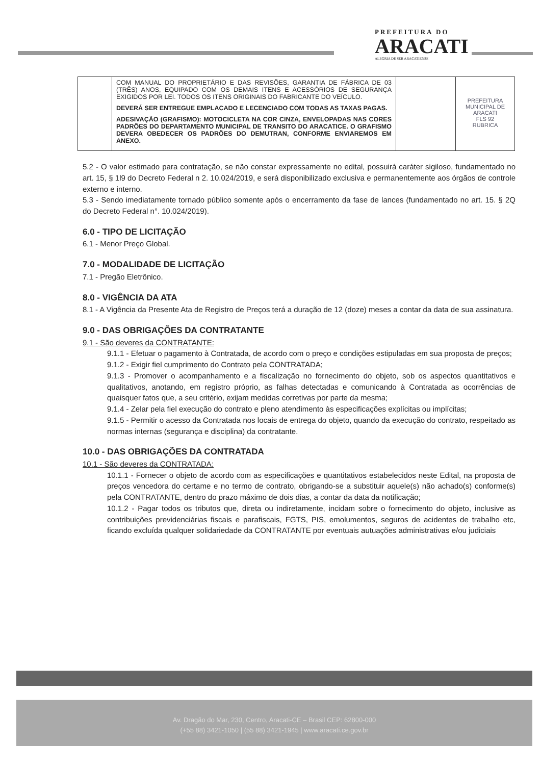PREFEITURA DO
ARACATI
ALEGRIA DE SER ARACATIENSE
| | COM MANUAL DO PROPRIETÁRIO E DAS REVISÕES, GARANTIA DE FÁBRICA DE 03 (TRÊS) ANOS, EQUIPADO COM OS DEMAIS ITENS E ACESSÓRIOS DE SEGURANÇA EXIGIDOS POR LEI. TODOS OS ITENS ORIGINAIS DO FABRICANTE DO VEÍCULO. DEVERÁ SER ENTREGUE EMPLACADO E LECENCIADO COM TODAS AS TAXAS PAGAS. ADESIVAÇÃO (GRAFISMO): MOTOCICLETA NA COR CINZA, ENVELOPADAS NAS CORES PADRÕES DO DEPARTAMENTO MUNICIPAL DE TRANSITO DO ARACATICE. O GRAFISMO DEVERA OBEDECER OS PADRÕES DO DEMUTRAN, CONFORME ENVIAREMOS EM ANEXO. | | PREFEITURA MUNICIPAL DE ARACATI FLS 92 RUBRICA |
5.2 - O valor estimado para contratação, se não constar expressamente no edital, possuirá caráter sigiloso, fundamentado no art. 15, § 1l9 do Decreto Federal n 2. 10.024/2019, e será disponibilizado exclusiva e permanentemente aos órgãos de controle externo e interno.
5.3 - Sendo imediatamente tornado público somente após o encerramento da fase de lances (fundamentado no art. 15. § 2Q do Decreto Federal n°. 10.024/2019).
6.0 - TIPO DE LICITAÇÃO
6.1 - Menor Preço Global.
7.0 - MODALIDADE DE LICITAÇÃO
7.1 - Pregão Eletrônico.
8.0 - VIGÊNCIA DA ATA
8.1 - A Vigência da Presente Ata de Registro de Preços terá a duração de 12 (doze) meses a contar da data de sua assinatura.
9.0 - DAS OBRIGAÇÕES DA CONTRATANTE
9.1 - São deveres da CONTRATANTE:
9.1.1 - Efetuar o pagamento à Contratada, de acordo com o preço e condições estipuladas em sua proposta de preços;
9.1.2 - Exigir fiel cumprimento do Contrato pela CONTRATADA;
9.1.3 - Promover o acompanhamento e a fiscalização no fornecimento do objeto, sob os aspectos quantitativos e qualitativos, anotando, em registro próprio, as falhas detectadas e comunicando à Contratada as ocorrências de quaisquer fatos que, a seu critério, exijam medidas corretivas por parte da mesma;
9.1.4 - Zelar pela fiel execução do contrato e pleno atendimento às especificações explícitas ou implícitas;
9.1.5 - Permitir o acesso da Contratada nos locais de entrega do objeto, quando da execução do contrato, respeitado as normas internas (segurança e disciplina) da contratante.
10.0 - DAS OBRIGAÇÕES DA CONTRATADA
10.1 - São deveres da CONTRATADA:
10.1.1 - Fornecer o objeto de acordo com as especificações e quantitativos estabelecidos neste Edital, na proposta de preços vencedora do certame e no termo de contrato, obrigando-se a substituir aquele(s) não achado(s) conforme(s) pela CONTRATANTE, dentro do prazo máximo de dois dias, a contar da data da notificação;
10.1.2 - Pagar todos os tributos que, direta ou indiretamente, incidam sobre o fornecimento do objeto, inclusive as contribuições previdenciárias fiscais e parafiscais, FGTS, PIS, emolumentos, seguros de acidentes de trabalho etc, ficando excluída qualquer solidariedade da CONTRATANTE por eventuais autuações administrativas e/ou judiciais
Av. Dragão do Mar, 230, Centro, Aracati-CE – Brasil CEP: 62800-000
(+55 88) 3421-1050 | (55 88) 3421-1945 | www.aracati.ce.gov.br